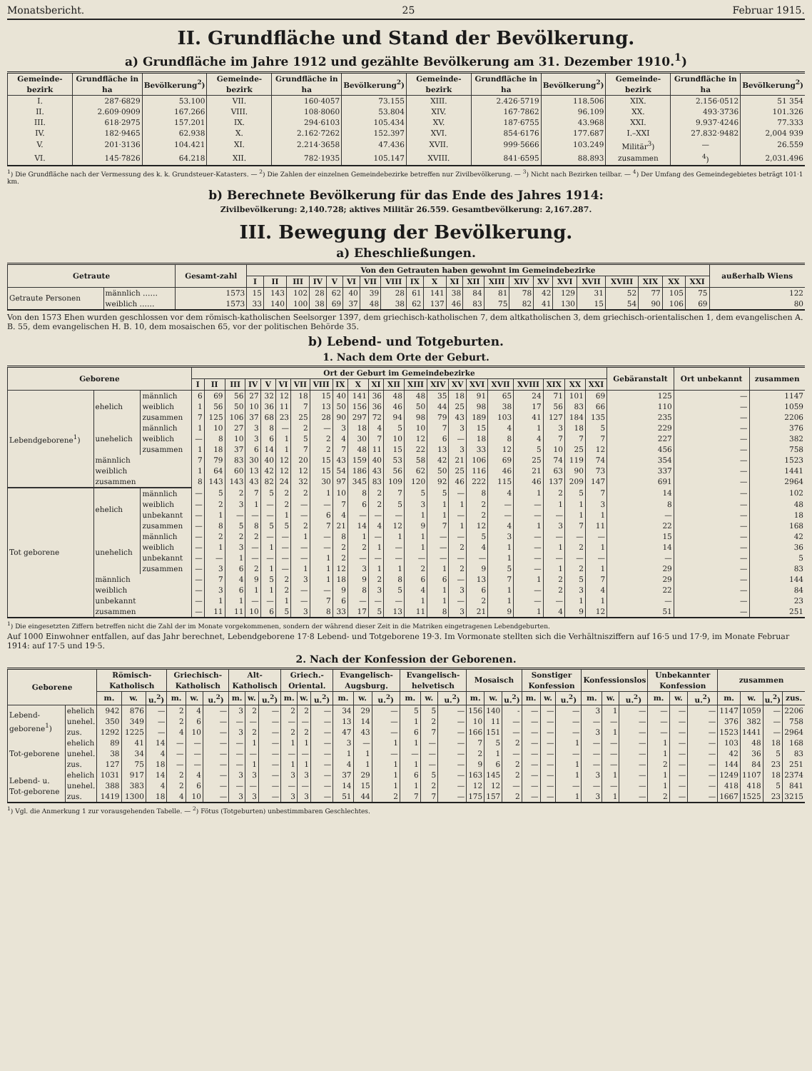Monatsbericht. 25 Februar 1915.
II. Grundfläche und Stand der Bevölkerung.
a) Grundfläche im Jahre 1912 und gezählte Bevölkerung am 31. Dezember 1910.<sup>1</sup>)
| Gemeinde-bezirk | Grundfläche in ha | Bevölkerung<sup>2</sup>) | Gemeinde-bezirk | Grundfläche in ha | Bevölkerung<sup>2</sup>) | Gemeinde-bezirk | Grundfläche in ha | Bevölkerung<sup>2</sup>) | Gemeinde-bezirk | Grundfläche in ha | Bevölkerung<sup>2</sup>) |
| --- | --- | --- | --- | --- | --- | --- | --- | --- | --- | --- | --- |
| I. | 287·6829 | 53.100 | VII. | 160·4057 | 73.155 | XIII. | 2.426·5719 | 118.506 | XIX. | 2.156·0512 | 51 354 |
| II. | 2.609·0909 | 167.266 | VIII. | 108·8060 | 53.804 | XIV. | 167·7862 | 96.109 | XX. | 493·3736 | 101.326 |
| III. | 618·2975 | 157.201 | IX. | 294·6103 | 105.434 | XV. | 187·6755 | 43.968 | XXI. | 9.937·4246 | 77.333 |
| IV. | 182·9465 | 62.938 | X. | 2.162·7262 | 152.397 | XVI. | 854·6176 | 177.687 | I.–XXI | 27.832·9482 | 2,004 939 |
| V. | 201·3136 | 104.421 | XI. | 2.214·3658 | 47.436 | XVII. | 999·5666 | 103.249 | Militär<sup>3</sup>) | — | 26.559 |
| VI. | 145·7826 | 64.218 | XII. | 782·1935 | 105.147 | XVIII. | 841·6595 | 88.893 | zusammen | <sup>4</sup>) | 2,031.496 |
<sup>1</sup>) Die Grundfläche nach der Vermessung des k. k. Grundsteuer-Katasters. — <sup>2</sup>) Die Zahlen der einzelnen Gemeindebezirke betreffen nur Zivilbevölkerung. — <sup>3</sup>) Nicht nach Bezirken teilbar. — <sup>4</sup>) Der Umfang des Gemeindegebietes beträgt 101·1 km.
b) Berechnete Bevölkerung für das Ende des Jahres 1914:
Zivilbevölkerung: 2,140.728; aktives Militär 26.559. Gesamtbevölkerung: 2,167.287.
III. Bewegung der Bevölkerung.
a) Eheschließungen.
| Getraute | | Gesamt-zahl | Von den Getrauten haben gewohnt im Gemeindebezirke | | | | | | | | | | | | | | | | | | | | | außerhalb Wiens |
| --- | --- | --- | --- | --- | --- | --- | --- | --- | --- | --- | --- | --- | --- | --- | --- | --- | --- | --- | --- | --- | --- | --- | --- | --- |
| | | | I | II | III | IV | V | VI | VII | VIII | IX | X | XI | XII | XIII | XIV | XV | XVI | XVII | XVIII | XIX | XX | XXI | |
| Getraute Personen | männlich …… | 1573 | 15 | 143 | 102 | 28 | 62 | 40 | 39 | 28 | 61 | 141 | 38 | 84 | 81 | 78 | 42 | 129 | 31 | 52 | 77 | 105 | 75 | 122 |
| | weiblich …… | 1573 | 33 | 140 | 100 | 38 | 69 | 37 | 48 | 38 | 62 | 137 | 46 | 83 | 75 | 82 | 41 | 130 | 15 | 54 | 90 | 106 | 69 | 80 |
Von den 1573 Ehen wurden geschlossen vor dem römisch-katholischen Seelsorger 1397, dem griechisch-katholischen 7, dem altkatholischen 3, dem griechisch-orientalischen 1, dem evangelischen A. B. 55, dem evangelischen H. B. 10, dem mosaischen 65, vor der politischen Behörde 35.
b) Lebend- und Totgeburten.
1. Nach dem Orte der Geburt.
| Geborene | | | Ort der Geburt im Gemeindebezirke | | | | | | | | | | | | | | | | | | | | | Gebäranstalt | Ort unbekannt | zusammen |
| --- | --- | --- | --- | --- | --- | --- | --- | --- | --- | --- | --- | --- | --- | --- | --- | --- | --- | --- | --- | --- | --- | --- | --- | --- | --- | --- |
| | | | I | II | III | IV | V | VI | VII | VIII | IX | X | XI | XII | XIII | XIV | XV | XVI | XVII | XVIII | XIX | XX | XXI | | | |
| Lebendgeborene<sup>1</sup>) | ehelich | männlich | 6 | 69 | 56 | 27 | 32 | 12 | 18 | 15 | 40 | 141 | 36 | 48 | 48 | 35 | 18 | 91 | 65 | 24 | 71 | 101 | 69 | 125 | — | 1147 |
| | | weiblich | 1 | 56 | 50 | 10 | 36 | 11 | 7 | 13 | 50 | 156 | 36 | 46 | 50 | 44 | 25 | 98 | 38 | 17 | 56 | 83 | 66 | 110 | — | 1059 |
| | | zusammen | 7 | 125 | 106 | 37 | 68 | 23 | 25 | 28 | 90 | 297 | 72 | 94 | 98 | 79 | 43 | 189 | 103 | 41 | 127 | 184 | 135 | 235 | — | 2206 |
| | unehelich | männlich | 1 | 10 | 27 | 3 | 8 | — | 2 | — | 3 | 18 | 4 | 5 | 10 | 7 | 3 | 15 | 4 | 1 | 3 | 18 | 5 | 229 | — | 376 |
| | | weiblich | — | 8 | 10 | 3 | 6 | 1 | 5 | 2 | 4 | 30 | 7 | 10 | 12 | 6 | — | 18 | 8 | 4 | 7 | 7 | 7 | 227 | — | 382 |
| | | zusammen | 1 | 18 | 37 | 6 | 14 | 1 | 7 | 2 | 7 | 48 | 11 | 15 | 22 | 13 | 3 | 33 | 12 | 5 | 10 | 25 | 12 | 456 | — | 758 |
| | männlich | | 7 | 79 | 83 | 30 | 40 | 12 | 20 | 15 | 43 | 159 | 40 | 53 | 58 | 42 | 21 | 106 | 69 | 25 | 74 | 119 | 74 | 354 | — | 1523 |
| | weiblich | | 1 | 64 | 60 | 13 | 42 | 12 | 12 | 15 | 54 | 186 | 43 | 56 | 62 | 50 | 25 | 116 | 46 | 21 | 63 | 90 | 73 | 337 | — | 1441 |
| | zusammen | | 8 | 143 | 143 | 43 | 82 | 24 | 32 | 30 | 97 | 345 | 83 | 109 | 120 | 92 | 46 | 222 | 115 | 46 | 137 | 209 | 147 | 691 | — | 2964 |
| Tot geborene | ehelich | männlich | — | 5 | 2 | 7 | 5 | 2 | 2 | 1 | 10 | 8 | 2 | 7 | 5 | 5 | — | 8 | 4 | 1 | 2 | 5 | 7 | 14 | — | 102 |
| | | weiblich | — | 2 | 3 | 1 | — | 2 | — | — | 7 | 6 | 2 | 5 | 3 | 1 | 1 | 2 | — | — | 1 | 1 | 3 | 8 | — | 48 |
| | | unbekannt | — | 1 | — | — | — | 1 | — | 6 | 4 | — | — | — | 1 | 1 | — | 2 | — | — | — | 1 | 1 | — | — | 18 |
| | | zusammen | — | 8 | 5 | 8 | 5 | 5 | 2 | 7 | 21 | 14 | 4 | 12 | 9 | 7 | 1 | 12 | 4 | 1 | 3 | 7 | 11 | 22 | — | 168 |
| | unehelich | männlich | — | 2 | 2 | 2 | — | — | 1 | — | 8 | 1 | — | 1 | 1 | — | — | 5 | 3 | — | — | — | — | 15 | — | 42 |
| | | weiblich | — | 1 | 3 | — | 1 | — | — | — | 2 | 2 | 1 | — | 1 | — | 2 | 4 | 1 | — | 1 | 2 | 1 | 14 | — | 36 |
| | | unbekannt | — | — | 1 | — | — | — | — | 1 | 2 | — | — | — | — | — | — | — | 1 | — | — | — | — | — | — | 5 |
| | | zusammen | — | 3 | 6 | 2 | 1 | — | 1 | 1 | 12 | 3 | 1 | 1 | 2 | 1 | 2 | 9 | 5 | — | 1 | 2 | 1 | 29 | — | 83 |
| | männlich | | — | 7 | 4 | 9 | 5 | 2 | 3 | 1 | 18 | 9 | 2 | 8 | 6 | 6 | — | 13 | 7 | 1 | 2 | 5 | 7 | 29 | — | 144 |
| | weiblich | | — | 3 | 6 | 1 | 1 | 2 | — | — | 9 | 8 | 3 | 5 | 4 | 1 | 3 | 6 | 1 | — | 2 | 3 | 4 | 22 | — | 84 |
| | unbekannt | | — | 1 | 1 | — | — | 1 | — | 7 | 6 | — | — | — | 1 | 1 | — | 2 | 1 | — | — | 1 | 1 | — | — | 23 |
| | zusammen | | — | 11 | 11 | 10 | 6 | 5 | 3 | 8 | 33 | 17 | 5 | 13 | 11 | 8 | 3 | 21 | 9 | 1 | 4 | 9 | 12 | 51 | — | 251 |
<sup>1</sup>) Die eingesetzten Ziffern betreffen nicht die Zahl der im Monate vorgekommenen, sondern der während dieser Zeit in die Matriken eingetragenen Lebendgeburten.
Auf 1000 Einwohner entfallen, auf das Jahr berechnet, Lebendgeborene 17·8 Lebend- und Totgeborene 19·3. Im Vormonate stellten sich die Verhältnisziffern auf 16·5 und 17·9, im Monate Februar 1914: auf 17·5 und 19·5.
2. Nach der Konfession der Geborenen.
| Geborene | | Römisch-Katholisch | | | Griechisch-Katholisch | | | Alt-Katholisch | | | Griech.-Oriental. | | | Evangelisch-Augsburg. | | | Evangelisch-helvetisch | | | Mosaisch | | | Sonstiger Konfession | | | Konfessionslos | | | Unbekannter Konfession | | | zusammen | | | |
| --- | --- | --- | --- | --- | --- | --- | --- | --- | --- | --- | --- | --- | --- | --- | --- | --- | --- | --- | --- | --- | --- | --- | --- | --- | --- | --- | --- | --- | --- | --- | --- | --- | --- | --- | --- |
| | | m. | w. | u.<sup>2</sup>) | m. | w. | u.<sup>2</sup>) | m. | w. | u.<sup>2</sup>) | m. | w. | u.<sup>2</sup>) | m. | w. | u.<sup>2</sup>) | m. | w. | u.<sup>2</sup>) | m. | w. | u.<sup>2</sup>) | m. | w. | u.<sup>2</sup>) | m. | w. | u.<sup>2</sup>) | m. | w. | u.<sup>2</sup>) | m. | w. | u.<sup>2</sup>) | zus. |
| Lebend-geborene<sup>1</sup>) | ehelich | 942 | 876 | — | 2 | 4 | — | 3 | 2 | — | 2 | 2 | — | 34 | 29 | — | 5 | 5 | — | 156 | 140 | - | — | — | — | 3 | 1 | — | — | — | — | 1147 | 1059 | — | 2206 |
| | unehel. | 350 | 349 | — | 2 | 6 | — | — | — | — | — | — | — | 13 | 14 | — | 1 | 2 | — | 10 | 11 | — | — | — | — | — | — | — | — | — | — | 376 | 382 | — | 758 |
| | zus. | 1292 | 1225 | — | 4 | 10 | — | 3 | 2 | — | 2 | 2 | — | 47 | 43 | — | 6 | 7 | — | 166 | 151 | — | — | — | — | 3 | 1 | — | — | — | — | 1523 | 1441 | — | 2964 |
| Tot-geborene | ehelich | 89 | 41 | 14 | — | — | — | — | 1 | — | 1 | 1 | — | 3 | — | 1 | 1 | — | — | 7 | 5 | 2 | — | — | 1 | — | — | — | 1 | — | — | 103 | 48 | 18 | 168 |
| | unehel. | 38 | 34 | 4 | — | — | — | — | — | — | — | — | — | 1 | 1 | — | — | — | — | 2 | 1 | — | — | — | — | — | — | — | 1 | — | — | 42 | 36 | 5 | 83 |
| | zus. | 127 | 75 | 18 | — | — | — | — | 1 | — | 1 | 1 | — | 4 | 1 | 1 | 1 | — | — | 9 | 6 | 2 | — | — | 1 | — | — | — | 2 | — | — | 144 | 84 | 23 | 251 |
| Lebend- u. Tot-geborene | ehelich | 1031 | 917 | 14 | 2 | 4 | — | 3 | 3 | — | 3 | 3 | — | 37 | 29 | 1 | 6 | 5 | — | 163 | 145 | 2 | — | — | 1 | 3 | 1 | — | 1 | — | — | 1249 | 1107 | 18 | 2374 |
| | unehel. | 388 | 383 | 4 | 2 | 6 | — | — | — | — | — | — | — | 14 | 15 | 1 | 1 | 2 | — | 12 | 12 | — | — | — | — | — | — | — | 1 | — | — | 418 | 418 | 5 | 841 |
| | zus. | 1419 | 1300 | 18 | 4 | 10 | — | 3 | 3 | — | 3 | 3 | — | 51 | 44 | 2 | 7 | 7 | — | 175 | 157 | 2 | — | — | 1 | 3 | 1 | — | 2 | — | — | 1667 | 1525 | 23 | 3215 |
<sup>1</sup>) Vgl. die Anmerkung 1 zur vorausgehenden Tabelle. — <sup>2</sup>) Fötus (Totgeburten) unbestimmbaren Geschlechtes.